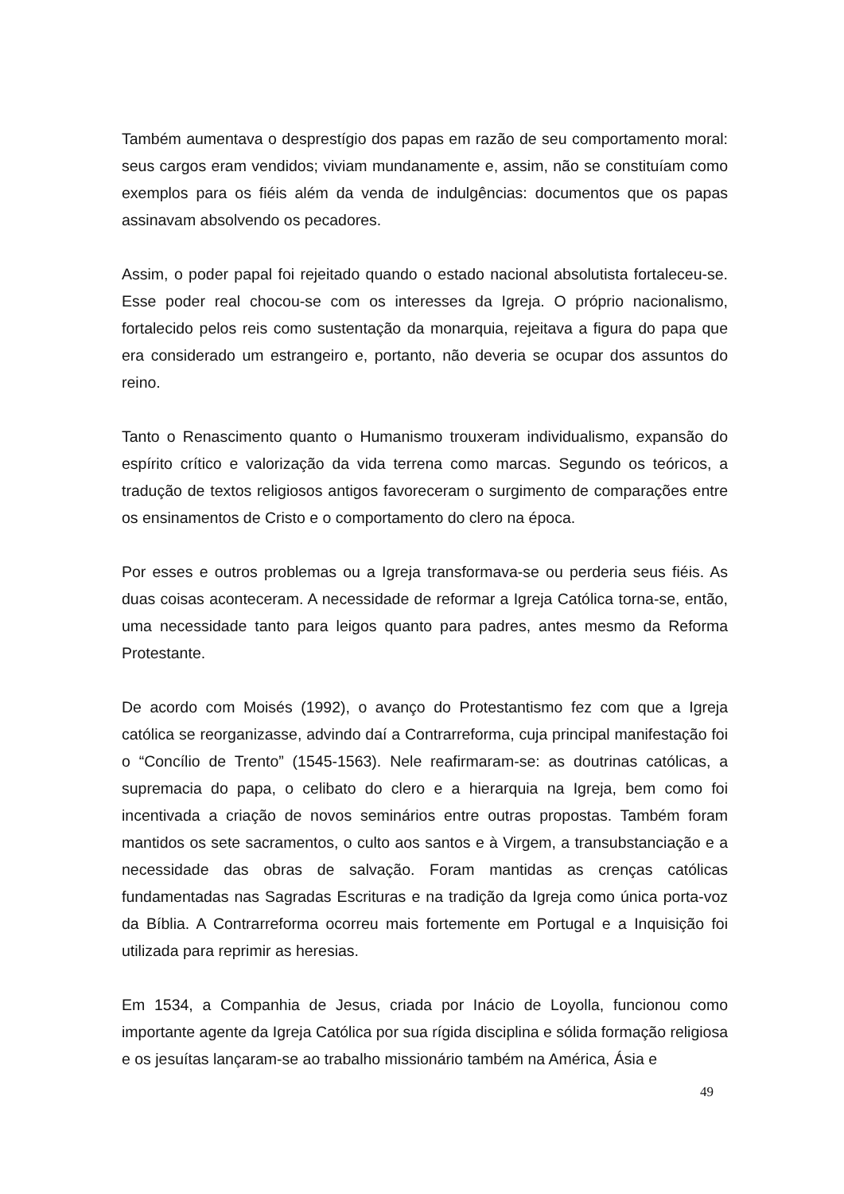Também aumentava o desprestígio dos papas em razão de seu comportamento moral: seus cargos eram vendidos; viviam mundanamente e, assim, não se constituíam como exemplos para os fiéis além da venda de indulgências: documentos que os papas assinavam absolvendo os pecadores.
Assim, o poder papal foi rejeitado quando o estado nacional absolutista fortaleceu-se. Esse poder real chocou-se com os interesses da Igreja. O próprio nacionalismo, fortalecido pelos reis como sustentação da monarquia, rejeitava a figura do papa que era considerado um estrangeiro e, portanto, não deveria se ocupar dos assuntos do reino.
Tanto o Renascimento quanto o Humanismo trouxeram individualismo, expansão do espírito crítico e valorização da vida terrena como marcas. Segundo os teóricos, a tradução de textos religiosos antigos favoreceram o surgimento de comparações entre os ensinamentos de Cristo e o comportamento do clero na época.
Por esses e outros problemas ou a Igreja transformava-se ou perderia seus fiéis. As duas coisas aconteceram. A necessidade de reformar a Igreja Católica torna-se, então, uma necessidade tanto para leigos quanto para padres, antes mesmo da Reforma Protestante.
De acordo com Moisés (1992), o avanço do Protestantismo fez com que a Igreja católica se reorganizasse, advindo daí a Contrarreforma, cuja principal manifestação foi o “Concílio de Trento” (1545-1563). Nele reafirmaram-se: as doutrinas católicas, a supremacia do papa, o celibato do clero e a hierarquia na Igreja, bem como foi incentivada a criação de novos seminários entre outras propostas. Também foram mantidos os sete sacramentos, o culto aos santos e à Virgem, a transubstanciação e a necessidade das obras de salvação. Foram mantidas as crenças católicas fundamentadas nas Sagradas Escrituras e na tradição da Igreja como única porta-voz da Bíblia. A Contrarreforma ocorreu mais fortemente em Portugal e a Inquisição foi utilizada para reprimir as heresias.
Em 1534, a Companhia de Jesus, criada por Inácio de Loyolla, funcionou como importante agente da Igreja Católica por sua rígida disciplina e sólida formação religiosa e os jesuítas lançaram-se ao trabalho missionário também na América, Ásia e
49